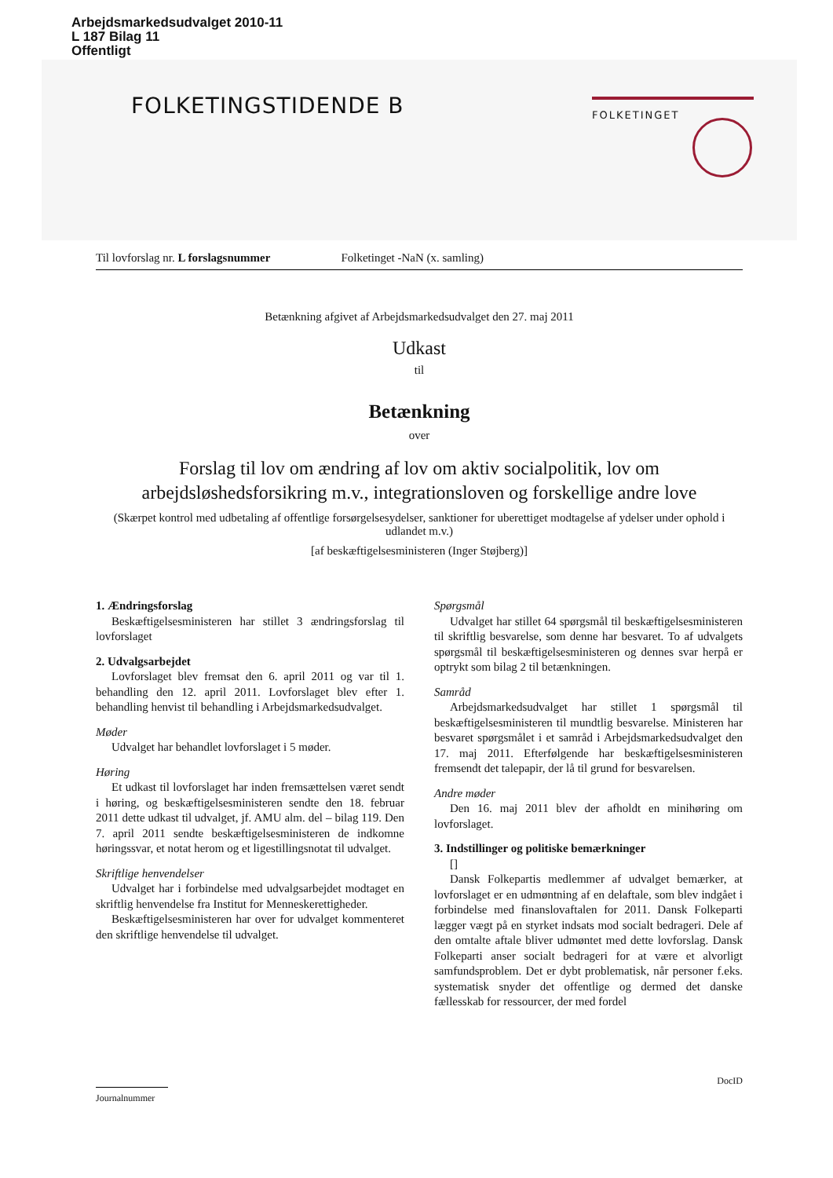Arbejdsmarkedsudvalget 2010-11
L 187 Bilag 11
Offentligt
FOLKETINGSTIDENDE B FOLKETINGET
Til lovforslag nr. L forslagsnummer Folketinget -NaN (x. samling)
Betænkning afgivet af Arbejdsmarkedsudvalget den 27. maj 2011
Udkast
til
Betænkning
over
Forslag til lov om ændring af lov om aktiv socialpolitik, lov om arbejdsløshedsforsikring m.v., integrationsloven og forskellige andre love
(Skærpet kontrol med udbetaling af offentlige forsørgelsesydelser, sanktioner for uberettiget modtagelse af ydelser under ophold i udlandet m.v.)
[af beskæftigelsesministeren (Inger Støjberg)]
1. Ændringsforslag
Beskæftigelsesministeren har stillet 3 ændringsforslag til lovforslaget
2. Udvalgsarbejdet
Lovforslaget blev fremsat den 6. april 2011 og var til 1. behandling den 12. april 2011. Lovforslaget blev efter 1. behandling henvist til behandling i Arbejdsmarkedsudvalget.
Møder
Udvalget har behandlet lovforslaget i 5 møder.
Høring
Et udkast til lovforslaget har inden fremsættelsen været sendt i høring, og beskæftigelsesministeren sendte den 18. februar 2011 dette udkast til udvalget, jf. AMU alm. del – bilag 119. Den 7. april 2011 sendte beskæftigelsesministeren de indkomne høringssvar, et notat herom og et ligestillingsnotat til udvalget.
Skriftlige henvendelser
Udvalget har i forbindelse med udvalgsarbejdet modtaget en skriftlig henvendelse fra Institut for Menneskerettigheder.
Beskæftigelsesministeren har over for udvalget kommenteret den skriftlige henvendelse til udvalget.
Spørgsmål
Udvalget har stillet 64 spørgsmål til beskæftigelsesministeren til skriftlig besvarelse, som denne har besvaret. To af udvalgets spørgsmål til beskæftigelsesministeren og dennes svar herpå er optrykt som bilag 2 til betænkningen.
Samråd
Arbejdsmarkedsudvalget har stillet 1 spørgsmål til beskæftigelsesministeren til mundtlig besvarelse. Ministeren har besvaret spørgsmålet i et samråd i Arbejdsmarkedsudvalget den 17. maj 2011. Efterfølgende har beskæftigelsesministeren fremsendt det talepapir, der lå til grund for besvarelsen.
Andre møder
Den 16. maj 2011 blev der afholdt en minihøring om lovforslaget.
3. Indstillinger og politiske bemærkninger
[]
Dansk Folkepartis medlemmer af udvalget bemærker, at lovforslaget er en udmøntning af en delaftale, som blev indgået i forbindelse med finanslovaftalen for 2011. Dansk Folkeparti lægger vægt på en styrket indsats mod socialt bedrageri. Dele af den omtalte aftale bliver udmøntet med dette lovforslag. Dansk Folkeparti anser socialt bedrageri for at være et alvorligt samfundsproblem. Det er dybt problematisk, når personer f.eks. systematisk snyder det offentlige og dermed det danske fællesskab for ressourcer, der med fordel
DocID
Journalnummer